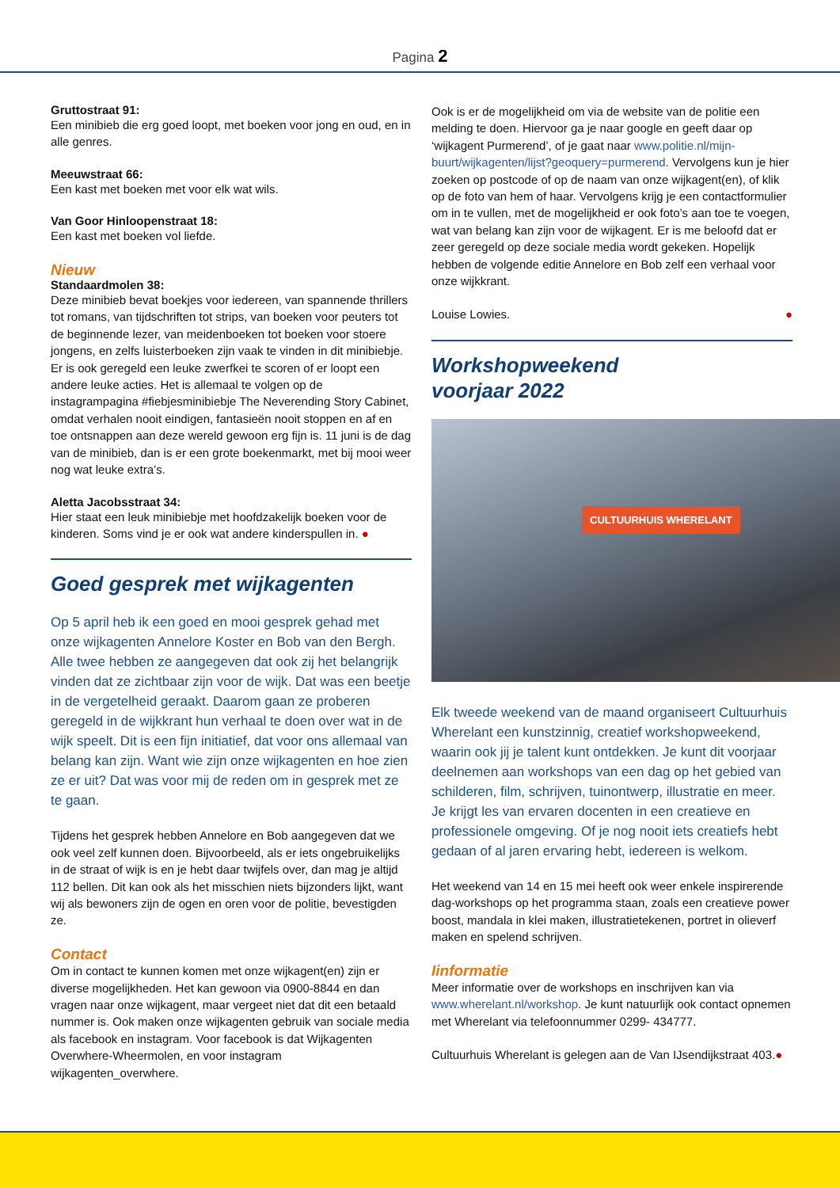Pagina 2
Gruttostraat 91:
Een minibieb die erg goed loopt, met boeken voor jong en oud, en in alle genres.
Meeuwstraat 66:
Een kast met boeken met voor elk wat wils.
Van Goor Hinloopenstraat 18:
Een kast met boeken vol liefde.
Nieuw
Standaardmolen 38:
Deze minibieb bevat boekjes voor iedereen, van spannende thrillers tot romans, van tijdschriften tot strips, van boeken voor peuters tot de beginnende lezer, van meidenboeken tot boeken voor stoere jongens, en zelfs luisterboeken zijn vaak te vinden in dit minibiebje. Er is ook geregeld een leuke zwerfkei te scoren of er loopt een andere leuke acties. Het is allemaal te volgen op de instagrampagina #fiebjesminibiebje The Neverending Story Cabinet, omdat verhalen nooit eindigen, fantasieën nooit stoppen en af en toe ontsnappen aan deze wereld gewoon erg fijn is. 11 juni is de dag van de minibieb, dan is er een grote boekenmarkt, met bij mooi weer nog wat leuke extra’s.
Aletta Jacobsstraat 34:
Hier staat een leuk minibiebje met hoofdzakelijk boeken voor de kinderen. Soms vind je er ook wat andere kinderspullen in. ●
Goed gesprek met wijkagenten
Op 5 april heb ik een goed en mooi gesprek gehad met onze wijkagenten Annelore Koster en Bob van den Bergh. Alle twee hebben ze aangegeven dat ook zij het belangrijk vinden dat ze zichtbaar zijn voor de wijk. Dat was een beetje in de vergetelheid geraakt. Daarom gaan ze proberen geregeld in de wijkkrant hun verhaal te doen over wat in de wijk speelt. Dit is een fijn initiatief, dat voor ons allemaal van belang kan zijn. Want wie zijn onze wijkagenten en hoe zien ze er uit? Dat was voor mij de reden om in gesprek met ze te gaan.
Tijdens het gesprek hebben Annelore en Bob aangegeven dat we ook veel zelf kunnen doen. Bijvoorbeeld, als er iets ongebruikelijks in de straat of wijk is en je hebt daar twijfels over, dan mag je altijd 112 bellen. Dit kan ook als het misschien niets bijzonders lijkt, want wij als bewoners zijn de ogen en oren voor de politie, bevestigden ze.
Contact
Om in contact te kunnen komen met onze wijkagent(en) zijn er diverse mogelijkheden. Het kan gewoon via 0900-8844 en dan vragen naar onze wijkagent, maar vergeet niet dat dit een betaald nummer is. Ook maken onze wijkagenten gebruik van sociale media als facebook en instagram. Voor facebook is dat Wijkagenten Overwhere-Wheermolen, en voor instagram wijkagenten_overwhere.
Ook is er de mogelijkheid om via de website van de politie een melding te doen. Hiervoor ga je naar google en geeft daar op ‘wijkagent Purmerend’, of je gaat naar www.politie.nl/mijn-buurt/wijkagenten/lijst?geoquery=purmerend. Vervolgens kun je hier zoeken op postcode of op de naam van onze wijkagent(en), of klik op de foto van hem of haar. Vervolgens krijg je een contactformulier om in te vullen, met de mogelijkheid er ook foto’s aan toe te voegen, wat van belang kan zijn voor de wijkagent. Er is me beloofd dat er zeer geregeld op deze sociale media wordt gekeken. Hopelijk hebben de volgende editie Annelore en Bob zelf een verhaal voor onze wijkkrant.
Louise Lowies. ●
Workshopweekend
voorjaar 2022
CULTUURHUIS WHERELANT
Elk tweede weekend van de maand organiseert Cultuurhuis Wherelant een kunstzinnig, creatief workshopweekend, waarin ook jij je talent kunt ontdekken. Je kunt dit voorjaar deelnemen aan workshops van een dag op het gebied van schilderen, film, schrijven, tuinontwerp, illustratie en meer. Je krijgt les van ervaren docenten in een creatieve en professionele omgeving. Of je nog nooit iets creatiefs hebt gedaan of al jaren ervaring hebt, iedereen is welkom.
Het weekend van 14 en 15 mei heeft ook weer enkele inspirerende dag-workshops op het programma staan, zoals een creatieve power boost, mandala in klei maken, illustratietekenen, portret in olieverf maken en spelend schrijven.
Iinformatie
Meer informatie over de workshops en inschrijven kan via www.wherelant.nl/workshop. Je kunt natuurlijk ook contact opnemen met Wherelant via telefoonnummer 0299- 434777.
Cultuurhuis Wherelant is gelegen aan de Van IJsendijkstraat 403.●